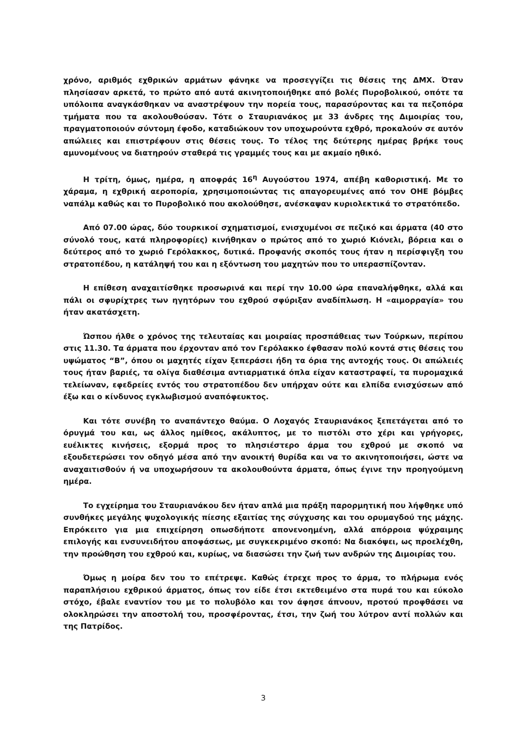χρόνο, αριθμός εχθρικών αρμάτων φάνηκε να προσεγγίζει τις θέσεις της ΔΜΧ. Όταν πλησίασαν αρκετά, το πρώτο από αυτά ακινητοποιήθηκε από βολές Πυροβολικού, οπότε τα υπόλοιπα αναγκάσθηκαν να αναστρέψουν την πορεία τους, παρασύροντας και τα πεζοπόρα τμήματα που τα ακολουθούσαν. Τότε ο Σταυριανάκος με 33 άνδρες της Διμοιρίας του, πραγματοποιούν σύντομη έφοδο, καταδιώκουν τον υποχωρούντα εχθρό, προκαλούν σε αυτόν απώλειες και επιστρέφουν στις θέσεις τους. Το τέλος της δεύτερης ημέρας βρήκε τους αμυνομένους να διατηρούν σταθερά τις γραμμές τους και με ακμαίο ηθικό.
Η τρίτη, όμως, ημέρα, η αποφράς 16<sup>η</sup> Αυγούστου 1974, απέβη καθοριστική. Με το χάραμα, η εχθρική αεροπορία, χρησιμοποιώντας τις απαγορευμένες από τον ΟΗΕ βόμβες ναπάλμ καθώς και το Πυροβολικό που ακολούθησε, ανέσκαψαν κυριολεκτικά το στρατόπεδο.
Από 07.00 ώρας, δύο τουρκικοί σχηματισμοί, ενισχυμένοι σε πεζικό και άρματα (40 στο σύνολό τους, κατά πληροφορίες) κινήθηκαν ο πρώτος από το χωριό Κιόνελι, βόρεια και ο δεύτερος από το χωριό Γερόλακκος, δυτικά. Προφανής σκοπός τους ήταν η περίσφιγξη του στρατοπέδου, η κατάληψή του και η εξόντωση του μαχητών που το υπερασπίζονταν.
Η επίθεση αναχαιτίσθηκε προσωρινά και περί την 10.00 ώρα επαναλήφθηκε, αλλά και πάλι οι σφυρίχτρες των ηγητόρων του εχθρού σφύριξαν αναδίπλωση. Η «αιμορραγία» του ήταν ακατάσχετη.
Ώσπου ήλθε ο χρόνος της τελευταίας και μοιραίας προσπάθειας των Τούρκων, περίπου στις 11.30. Τα άρματα που έρχονταν από τον Γερόλακκο έφθασαν πολύ κοντά στις θέσεις του υψώματος “Β”, όπου οι μαχητές είχαν ξεπεράσει ήδη τα όρια της αντοχής τους. Οι απώλειές τους ήταν βαριές, τα ολίγα διαθέσιμα αντιαρματικά όπλα είχαν καταστραφεί, τα πυρομαχικά τελείωναν, εφεδρείες εντός του στρατοπέδου δεν υπήρχαν ούτε και ελπίδα ενισχύσεων από έξω και ο κίνδυνος εγκλωβισμού αναπόφευκτος.
Και τότε συνέβη το αναπάντεχο θαύμα. Ο Λοχαγός Σταυριανάκος ξεπετάγεται από το όρυγμά του και, ως άλλος ημίθεος, ακάλυπτος, με το πιστόλι στο χέρι και γρήγορες, ευέλικτες κινήσεις, εξορμά προς το πλησιέστερο άρμα του εχθρού με σκοπό να εξουδετερώσει τον οδηγό μέσα από την ανοικτή θυρίδα και να το ακινητοποιήσει, ώστε να αναχαιτισθούν ή να υποχωρήσουν τα ακολουθούντα άρματα, όπως έγινε την προηγούμενη ημέρα.
Το εγχείρημα του Σταυριανάκου δεν ήταν απλά μια πράξη παρορμητική που λήφθηκε υπό συνθήκες μεγάλης ψυχολογικής πίεσης εξαιτίας της σύγχυσης και του ορυμαγδού της μάχης. Επρόκειτο για μια επιχείρηση οπωσδήποτε απονενοημένη, αλλά απόρροια ψύχραιμης επιλογής και ενσυνειδήτου αποφάσεως, με συγκεκριμένο σκοπό: Να διακόψει, ως προελέχθη, την προώθηση του εχθρού και, κυρίως, να διασώσει την ζωή των ανδρών της Διμοιρίας του.
Όμως η μοίρα δεν του το επέτρεψε. Καθώς έτρεχε προς το άρμα, το πλήρωμα ενός παραπλήσιου εχθρικού άρματος, όπως τον είδε έτσι εκτεθειμένο στα πυρά του και εύκολο στόχο, έβαλε εναντίον του με το πολυβόλο και τον άφησε άπνουν, προτού προφθάσει να ολοκληρώσει την αποστολή του, προσφέροντας, έτσι, την ζωή του λύτρον αντί πολλών και της Πατρίδος.
3